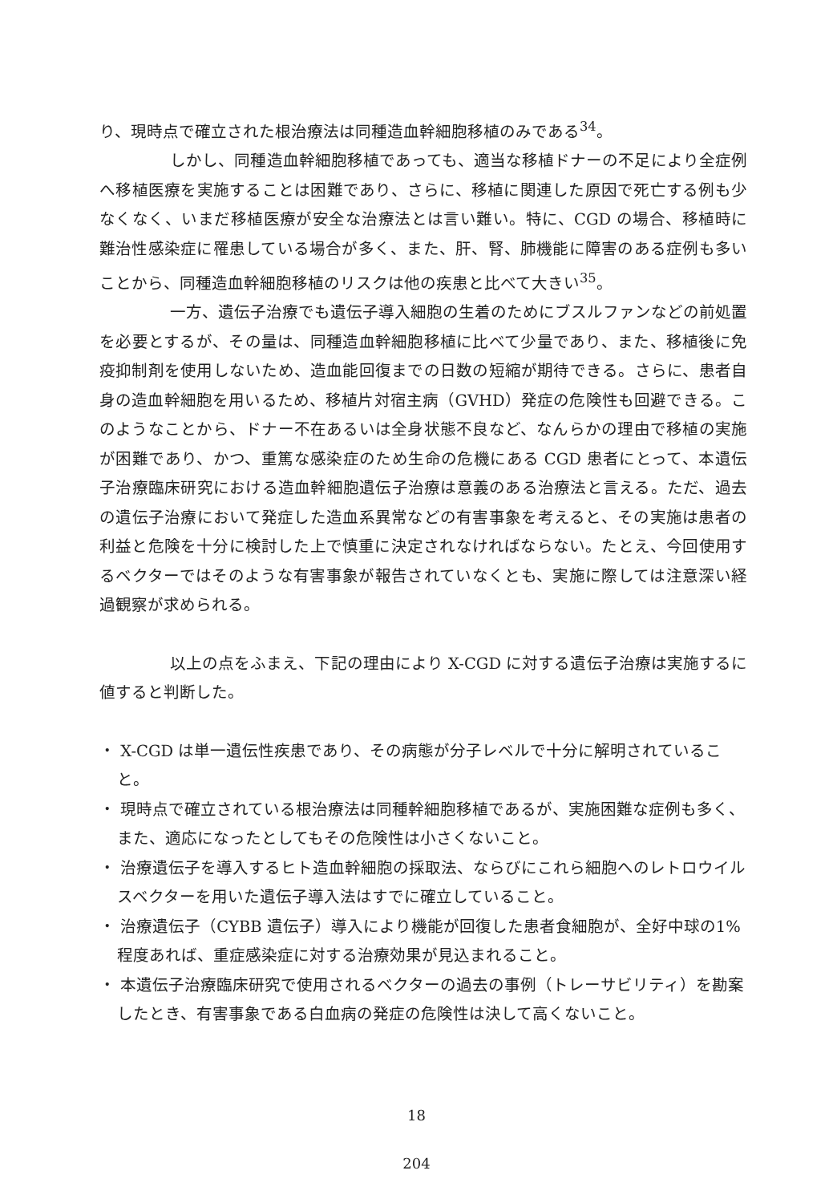り、現時点で確立された根治療法は同種造血幹細胞移植のみである<sup>34</sup>。
しかし、同種造血幹細胞移植であっても、適当な移植ドナーの不足により全症例へ移植医療を実施することは困難であり、さらに、移植に関連した原因で死亡する例も少なくなく、いまだ移植医療が安全な治療法とは言い難い。特に、CGD の場合、移植時に難治性感染症に罹患している場合が多く、また、肝、腎、肺機能に障害のある症例も多いことから、同種造血幹細胞移植のリスクは他の疾患と比べて大きい<sup>35</sup>。
一方、遺伝子治療でも遺伝子導入細胞の生着のためにブスルファンなどの前処置を必要とするが、その量は、同種造血幹細胞移植に比べて少量であり、また、移植後に免疫抑制剤を使用しないため、造血能回復までの日数の短縮が期待できる。さらに、患者自身の造血幹細胞を用いるため、移植片対宿主病（GVHD）発症の危険性も回避できる。このようなことから、ドナー不在あるいは全身状態不良など、なんらかの理由で移植の実施が困難であり、かつ、重篤な感染症のため生命の危機にある CGD 患者にとって、本遺伝子治療臨床研究における造血幹細胞遺伝子治療は意義のある治療法と言える。ただ、過去の遺伝子治療において発症した造血系異常などの有害事象を考えると、その実施は患者の利益と危険を十分に検討した上で慎重に決定されなければならない。たとえ、今回使用するベクターではそのような有害事象が報告されていなくとも、実施に際しては注意深い経過観察が求められる。
以上の点をふまえ、下記の理由により X-CGD に対する遺伝子治療は実施するに値すると判断した。
・ X-CGD は単一遺伝性疾患であり、その病態が分子レベルで十分に解明されていること。
・ 現時点で確立されている根治療法は同種幹細胞移植であるが、実施困難な症例も多く、また、適応になったとしてもその危険性は小さくないこと。
・ 治療遺伝子を導入するヒト造血幹細胞の採取法、ならびにこれら細胞へのレトロウイルスベクターを用いた遺伝子導入法はすでに確立していること。
・ 治療遺伝子（CYBB 遺伝子）導入により機能が回復した患者食細胞が、全好中球の1%程度あれば、重症感染症に対する治療効果が見込まれること。
・ 本遺伝子治療臨床研究で使用されるベクターの過去の事例（トレーサビリティ）を勘案したとき、有害事象である白血病の発症の危険性は決して高くないこと。
18
204